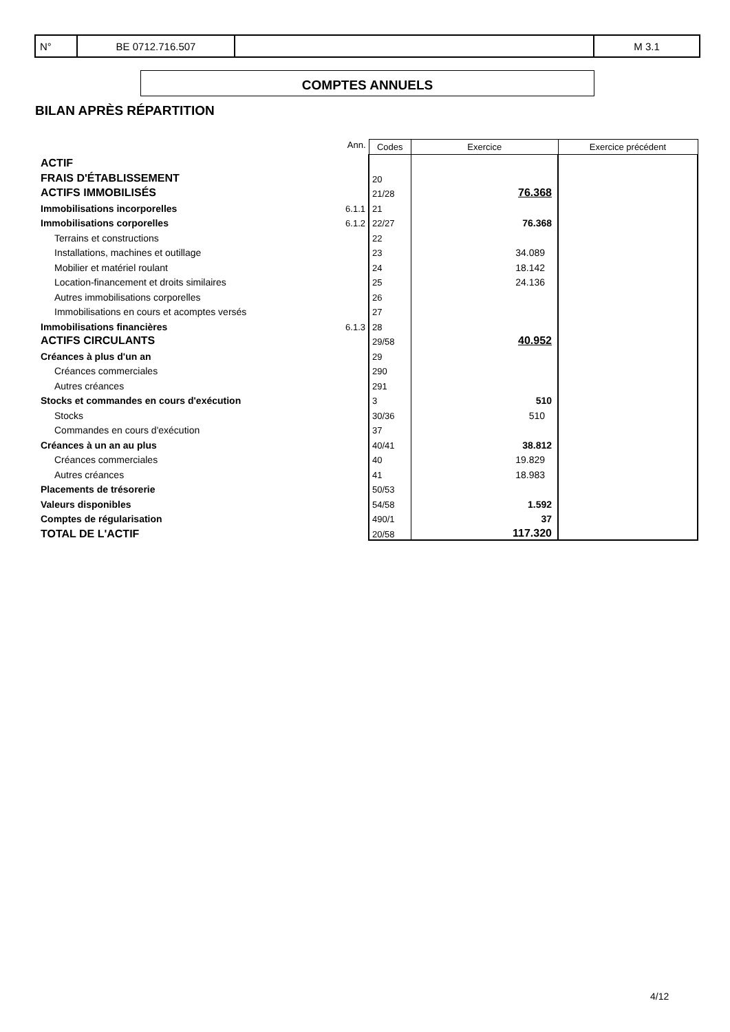| N° | BE 0712.716.507 | | M 3.1 |
COMPTES ANNUELS
BILAN APRÈS RÉPARTITION
| | Ann. | Codes | Exercice | Exercice précédent |
| ACTIF | | | | |
| FRAIS D'ÉTABLISSEMENT | | 20 | | |
| ACTIFS IMMOBILISÉS | | 21/28 | 76.368 | |
| Immobilisations incorporelles | 6.1.1 | 21 | | |
| Immobilisations corporelles | 6.1.2 | 22/27 | 76.368 | |
| Terrains et constructions | | 22 | | |
| Installations, machines et outillage | | 23 | 34.089 | |
| Mobilier et matériel roulant | | 24 | 18.142 | |
| Location-financement et droits similaires | | 25 | 24.136 | |
| Autres immobilisations corporelles | | 26 | | |
| Immobilisations en cours et acomptes versés | | 27 | | |
| Immobilisations financières | 6.1.3 | 28 | | |
| ACTIFS CIRCULANTS | | 29/58 | 40.952 | |
| Créances à plus d'un an | | 29 | | |
| Créances commerciales | | 290 | | |
| Autres créances | | 291 | | |
| Stocks et commandes en cours d'exécution | | 3 | 510 | |
| Stocks | | 30/36 | 510 | |
| Commandes en cours d'exécution | | 37 | | |
| Créances à un an au plus | | 40/41 | 38.812 | |
| Créances commerciales | | 40 | 19.829 | |
| Autres créances | | 41 | 18.983 | |
| Placements de trésorerie | | 50/53 | | |
| Valeurs disponibles | | 54/58 | 1.592 | |
| Comptes de régularisation | | 490/1 | 37 | |
| TOTAL DE L'ACTIF | | 20/58 | 117.320 | |
4/12